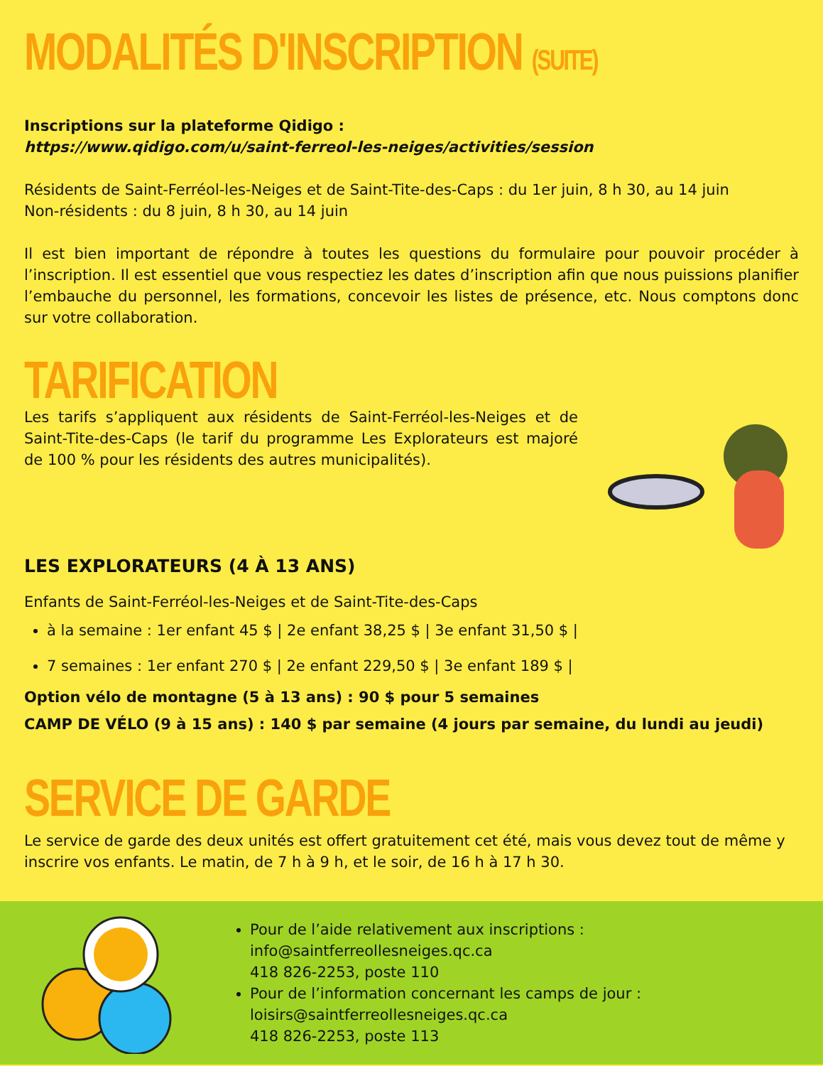MODALITÉS D'INSCRIPTION (SUITE)
Inscriptions sur la plateforme Qidigo :
https://www.qidigo.com/u/saint-ferreol-les-neiges/activities/session
Résidents de Saint-Ferréol-les-Neiges et de Saint-Tite-des-Caps : du 1er juin, 8 h 30, au 14 juin
Non-résidents : du 8 juin, 8 h 30, au 14 juin
Il est bien important de répondre à toutes les questions du formulaire pour pouvoir procéder à l’inscription. Il est essentiel que vous respectiez les dates d’inscription afin que nous puissions planifier l’embauche du personnel, les formations, concevoir les listes de présence, etc. Nous comptons donc sur votre collaboration.
TARIFICATION
Les tarifs s’appliquent aux résidents de Saint-Ferréol-les-Neiges et de Saint-Tite-des-Caps (le tarif du programme Les Explorateurs est majoré de 100 % pour les résidents des autres municipalités).
LES EXPLORATEURS (4 À 13 ANS)
Enfants de Saint-Ferréol-les-Neiges et de Saint-Tite-des-Caps
à la semaine : 1er enfant 45 $ | 2e enfant 38,25 $ | 3e enfant 31,50 $ |
7 semaines : 1er enfant 270 $ | 2e enfant 229,50 $ | 3e enfant 189 $ |
Option vélo de montagne (5 à 13 ans) : 90 $ pour 5 semaines
CAMP DE VÉLO (9 à 15 ans) : 140 $ par semaine (4 jours par semaine, du lundi au jeudi)
SERVICE DE GARDE
Le service de garde des deux unités est offert gratuitement cet été, mais vous devez tout de même y inscrire vos enfants. Le matin, de 7 h à 9 h, et le soir, de 16 h à 17 h 30.
Pour de l’aide relativement aux inscriptions :
info@saintferreollesneiges.qc.ca
418 826-2253, poste 110
Pour de l’information concernant les camps de jour :
loisirs@saintferreollesneiges.qc.ca
418 826-2253, poste 113